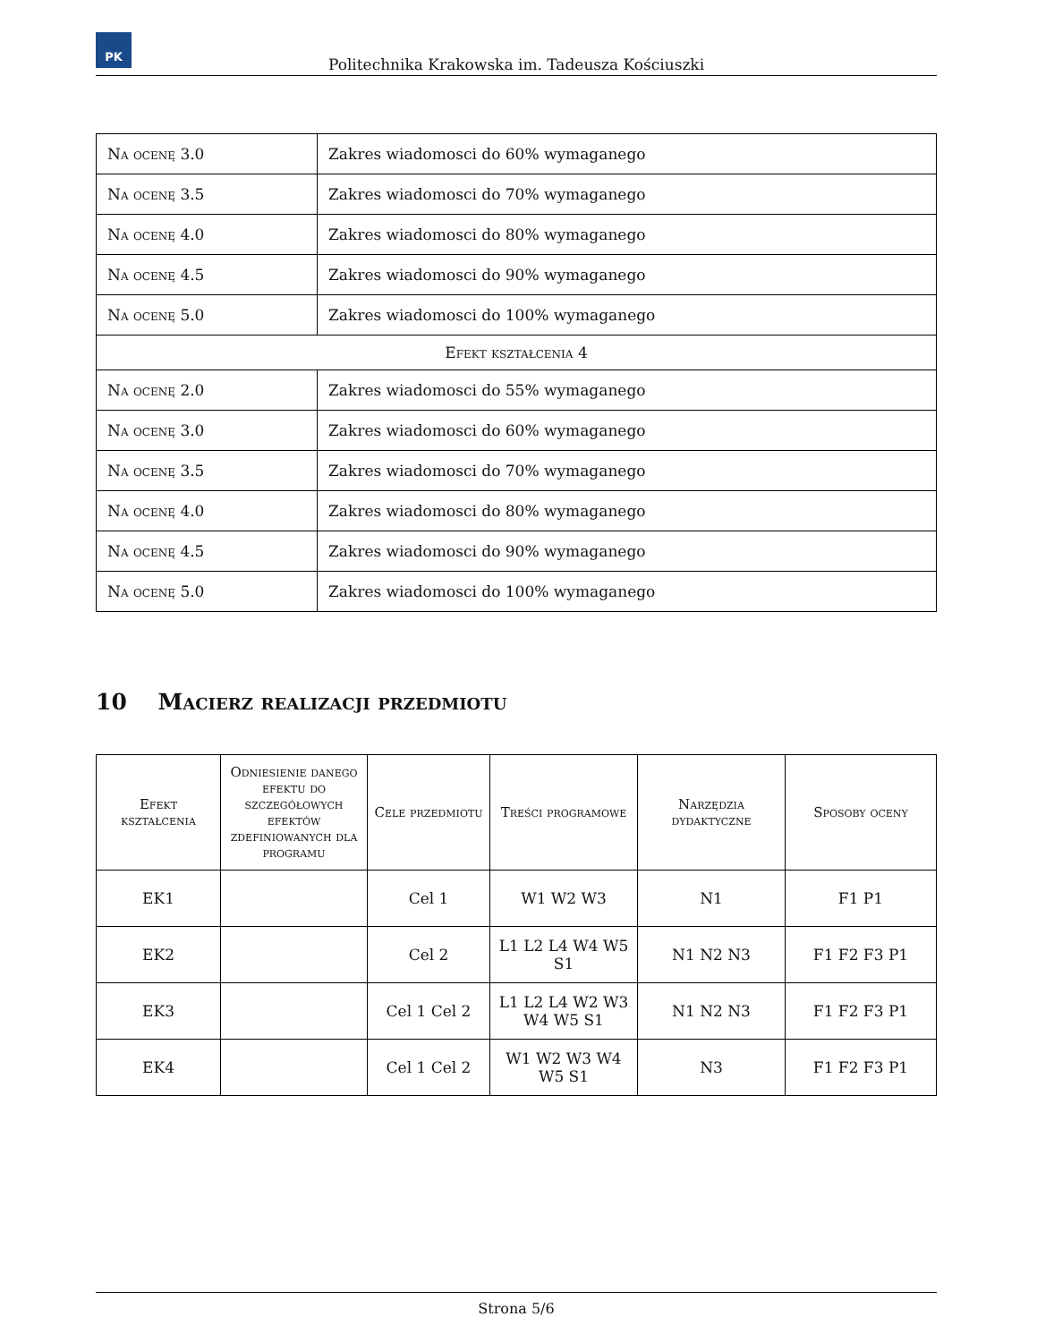PK
Politechnika Krakowska im. Tadeusza Kościuszki
| Na ocenę 3.0 | Zakres wiadomosci do 60% wymaganego |
| Na ocenę 3.5 | Zakres wiadomosci do 70% wymaganego |
| Na ocenę 4.0 | Zakres wiadomosci do 80% wymaganego |
| Na ocenę 4.5 | Zakres wiadomosci do 90% wymaganego |
| Na ocenę 5.0 | Zakres wiadomosci do 100% wymaganego |
| Efekt kształcenia 4 | |
| Na ocenę 2.0 | Zakres wiadomosci do 55% wymaganego |
| Na ocenę 3.0 | Zakres wiadomosci do 60% wymaganego |
| Na ocenę 3.5 | Zakres wiadomosci do 70% wymaganego |
| Na ocenę 4.0 | Zakres wiadomosci do 80% wymaganego |
| Na ocenę 4.5 | Zakres wiadomosci do 90% wymaganego |
| Na ocenę 5.0 | Zakres wiadomosci do 100% wymaganego |
10 Macierz realizacji przedmiotu
| Efekt kształcenia | Odniesienie danego efektu do szczegółowych efektów zdefiniowanych dla programu | Cele przedmiotu | Treści programowe | Narzędzia dydaktyczne | Sposoby oceny |
| --- | --- | --- | --- | --- | --- |
| EK1 | | Cel 1 | W1 W2 W3 | N1 | F1 P1 |
| EK2 | | Cel 2 | L1 L2 L4 W4 W5 S1 | N1 N2 N3 | F1 F2 F3 P1 |
| EK3 | | Cel 1 Cel 2 | L1 L2 L4 W2 W3 W4 W5 S1 | N1 N2 N3 | F1 F2 F3 P1 |
| EK4 | | Cel 1 Cel 2 | W1 W2 W3 W4 W5 S1 | N3 | F1 F2 F3 P1 |
Strona 5/6